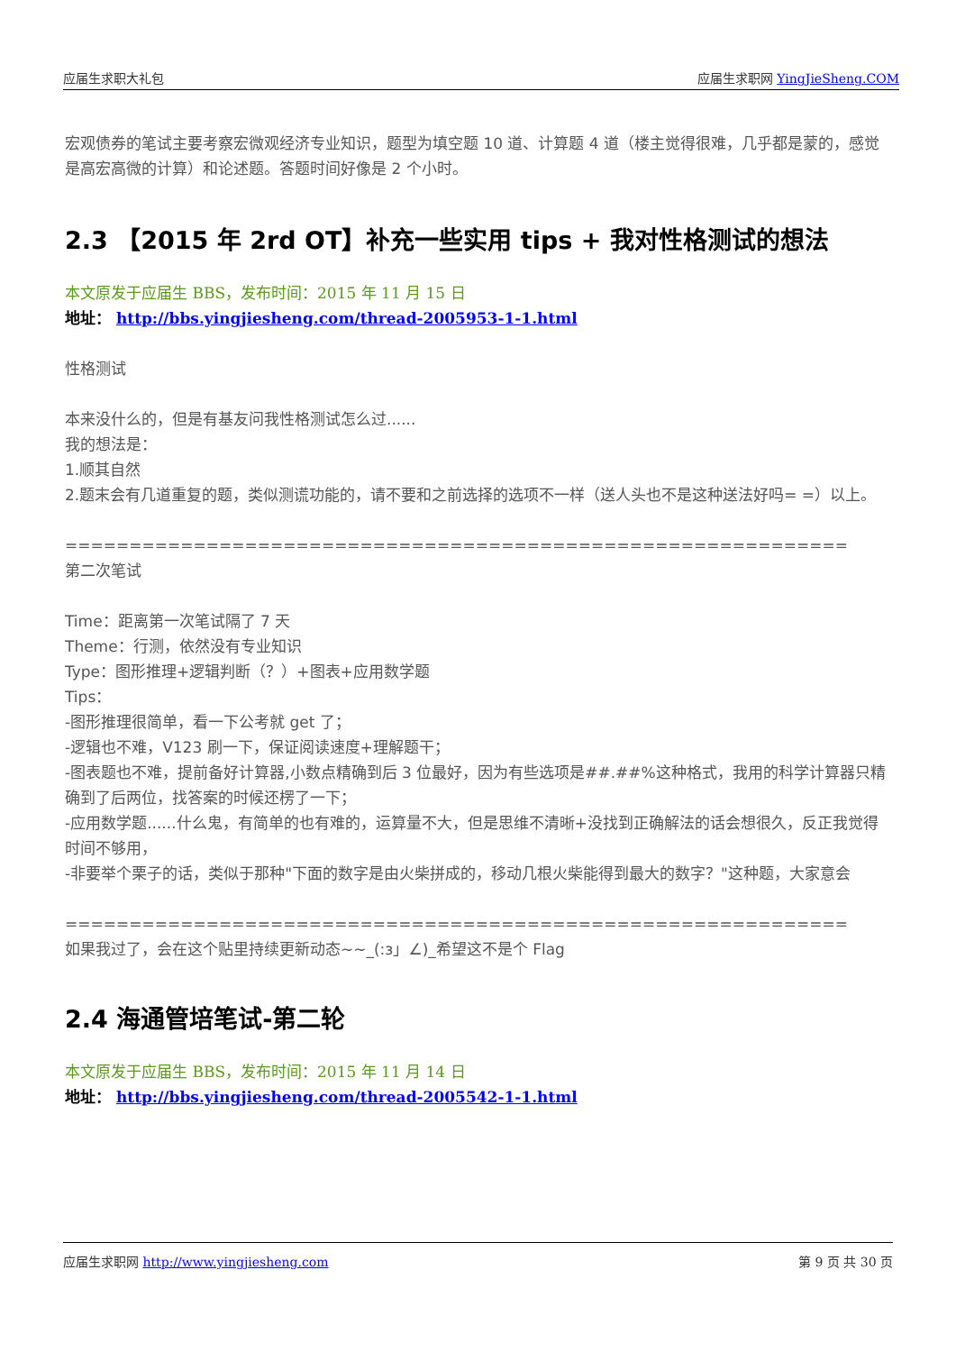应届生求职大礼包 应届生求职网 YingJieSheng.COM
宏观债券的笔试主要考察宏微观经济专业知识，题型为填空题 10 道、计算题 4 道（楼主觉得很难，几乎都是蒙的，感觉是高宏高微的计算）和论述题。答题时间好像是 2 个小时。
2.3 【2015 年 2rd OT】补充一些实用 tips + 我对性格测试的想法
本文原发于应届生 BBS，发布时间：2015 年 11 月 15 日
地址： http://bbs.yingjiesheng.com/thread-2005953-1-1.html
性格测试
本来没什么的，但是有基友问我性格测试怎么过......
我的想法是：
1.顺其自然
2.题末会有几道重复的题，类似测谎功能的，请不要和之前选择的选项不一样（送人头也不是这种送法好吗= =）以上。
=============================================================
第二次笔试
Time：距离第一次笔试隔了 7 天
Theme：行测，依然没有专业知识
Type：图形推理+逻辑判断（？）+图表+应用数学题
Tips：
-图形推理很简单，看一下公考就 get 了；
-逻辑也不难，V123 刷一下，保证阅读速度+理解题干；
-图表题也不难，提前备好计算器,小数点精确到后 3 位最好，因为有些选项是##.##%这种格式，我用的科学计算器只精确到了后两位，找答案的时候还楞了一下；
-应用数学题......什么鬼，有简单的也有难的，运算量不大，但是思维不清晰+没找到正确解法的话会想很久，反正我觉得时间不够用，
-非要举个栗子的话，类似于那种"下面的数字是由火柴拼成的，移动几根火柴能得到最大的数字？"这种题，大家意会
=============================================================
如果我过了，会在这个贴里持续更新动态~~_(:з」∠)_希望这不是个 Flag
2.4 海通管培笔试-第二轮
本文原发于应届生 BBS，发布时间：2015 年 11 月 14 日
地址： http://bbs.yingjiesheng.com/thread-2005542-1-1.html
应届生求职网 http://www.yingjiesheng.com 第 9 页 共 30 页